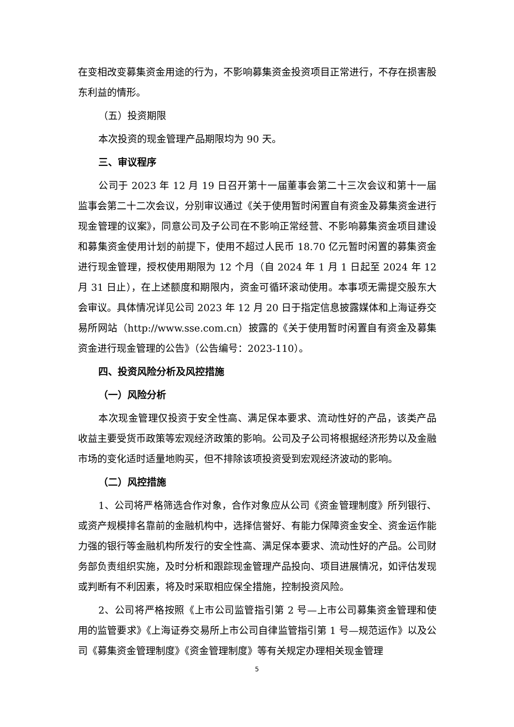在变相改变募集资金用途的行为，不影响募集资金投资项目正常进行，不存在损害股东利益的情形。
（五）投资期限
本次投资的现金管理产品期限均为 90 天。
三、审议程序
公司于 2023 年 12 月 19 日召开第十一届董事会第二十三次会议和第十一届监事会第二十二次会议，分别审议通过《关于使用暂时闲置自有资金及募集资金进行现金管理的议案》，同意公司及子公司在不影响正常经营、不影响募集资金项目建设和募集资金使用计划的前提下，使用不超过人民币 18.70 亿元暂时闲置的募集资金进行现金管理，授权使用期限为 12 个月（自 2024 年 1 月 1 日起至 2024 年 12 月 31 日止），在上述额度和期限内，资金可循环滚动使用。本事项无需提交股东大会审议。具体情况详见公司 2023 年 12 月 20 日于指定信息披露媒体和上海证券交易所网站（http://www.sse.com.cn）披露的《关于使用暂时闲置自有资金及募集资金进行现金管理的公告》（公告编号：2023-110）。
四、投资风险分析及风控措施
（一）风险分析
本次现金管理仅投资于安全性高、满足保本要求、流动性好的产品，该类产品收益主要受货币政策等宏观经济政策的影响。公司及子公司将根据经济形势以及金融市场的变化适时适量地购买，但不排除该项投资受到宏观经济波动的影响。
（二）风控措施
1、公司将严格筛选合作对象，合作对象应从公司《资金管理制度》所列银行、或资产规模排名靠前的金融机构中，选择信誉好、有能力保障资金安全、资金运作能力强的银行等金融机构所发行的安全性高、满足保本要求、流动性好的产品。公司财务部负责组织实施，及时分析和跟踪现金管理产品投向、项目进展情况，如评估发现或判断有不利因素，将及时采取相应保全措施，控制投资风险。
2、公司将严格按照《上市公司监管指引第 2 号—上市公司募集资金管理和使用的监管要求》《上海证券交易所上市公司自律监管指引第 1 号—规范运作》以及公司《募集资金管理制度》《资金管理制度》等有关规定办理相关现金管理
5